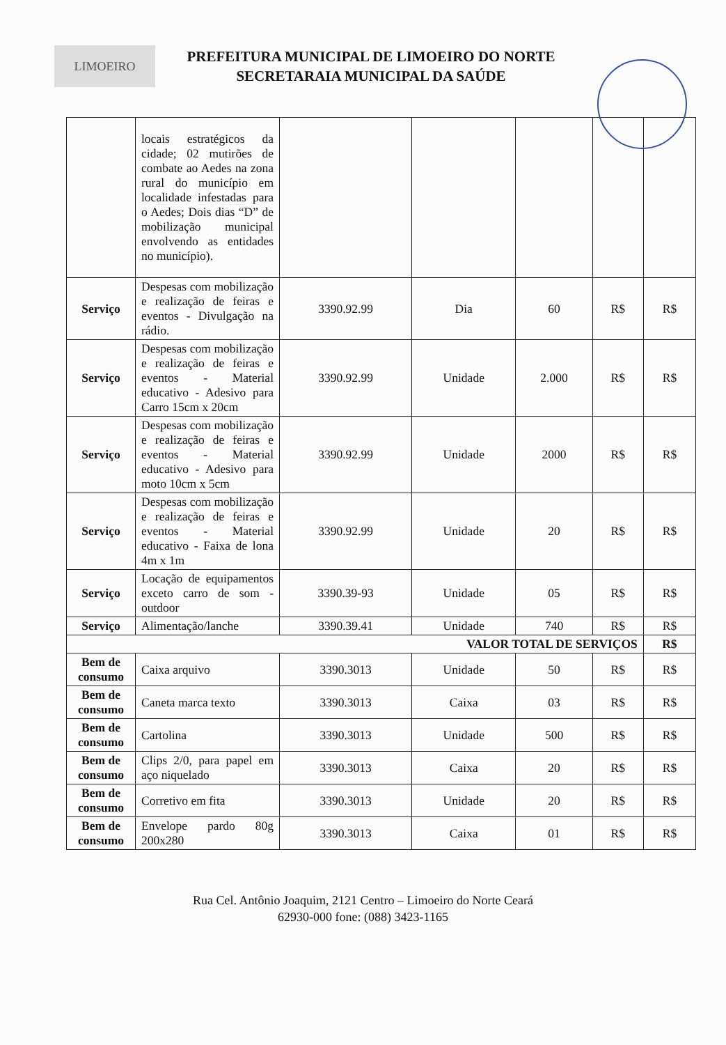LIMOEIRO
PREFEITURA MUNICIPAL DE LIMOEIRO DO NORTE
SECRETARAIA MUNICIPAL DA SAÚDE
| | locais estratégicos da cidade; 02 mutirões de combate ao Aedes na zona rural do município em localidade infestadas para o Aedes; Dois dias “D” de mobilização municipal envolvendo as entidades no município). | | | | | |
| Serviço | Despesas com mobilização e realização de feiras e eventos - Divulgação na rádio. | 3390.92.99 | Dia | 60 | R$ | R$ |
| Serviço | Despesas com mobilização e realização de feiras e eventos - Material educativo - Adesivo para Carro 15cm x 20cm | 3390.92.99 | Unidade | 2.000 | R$ | R$ |
| Serviço | Despesas com mobilização e realização de feiras e eventos - Material educativo - Adesivo para moto 10cm x 5cm | 3390.92.99 | Unidade | 2000 | R$ | R$ |
| Serviço | Despesas com mobilização e realização de feiras e eventos - Material educativo - Faixa de lona 4m x 1m | 3390.92.99 | Unidade | 20 | R$ | R$ |
| Serviço | Locação de equipamentos exceto carro de som - outdoor | 3390.39-93 | Unidade | 05 | R$ | R$ |
| Serviço | Alimentação/lanche | 3390.39.41 | Unidade | 740 | R$ | R$ |
| VALOR TOTAL DE SERVIÇOS | | | | | | R$ |
| Bem de consumo | Caixa arquivo | 3390.3013 | Unidade | 50 | R$ | R$ |
| Bem de consumo | Caneta marca texto | 3390.3013 | Caixa | 03 | R$ | R$ |
| Bem de consumo | Cartolina | 3390.3013 | Unidade | 500 | R$ | R$ |
| Bem de consumo | Clips 2/0, para papel em aço niquelado | 3390.3013 | Caixa | 20 | R$ | R$ |
| Bem de consumo | Corretivo em fita | 3390.3013 | Unidade | 20 | R$ | R$ |
| Bem de consumo | Envelope pardo 80g 200x280 | 3390.3013 | Caixa | 01 | R$ | R$ |
Rua Cel. Antônio Joaquim, 2121 Centro – Limoeiro do Norte Ceará
62930-000 fone: (088) 3423-1165